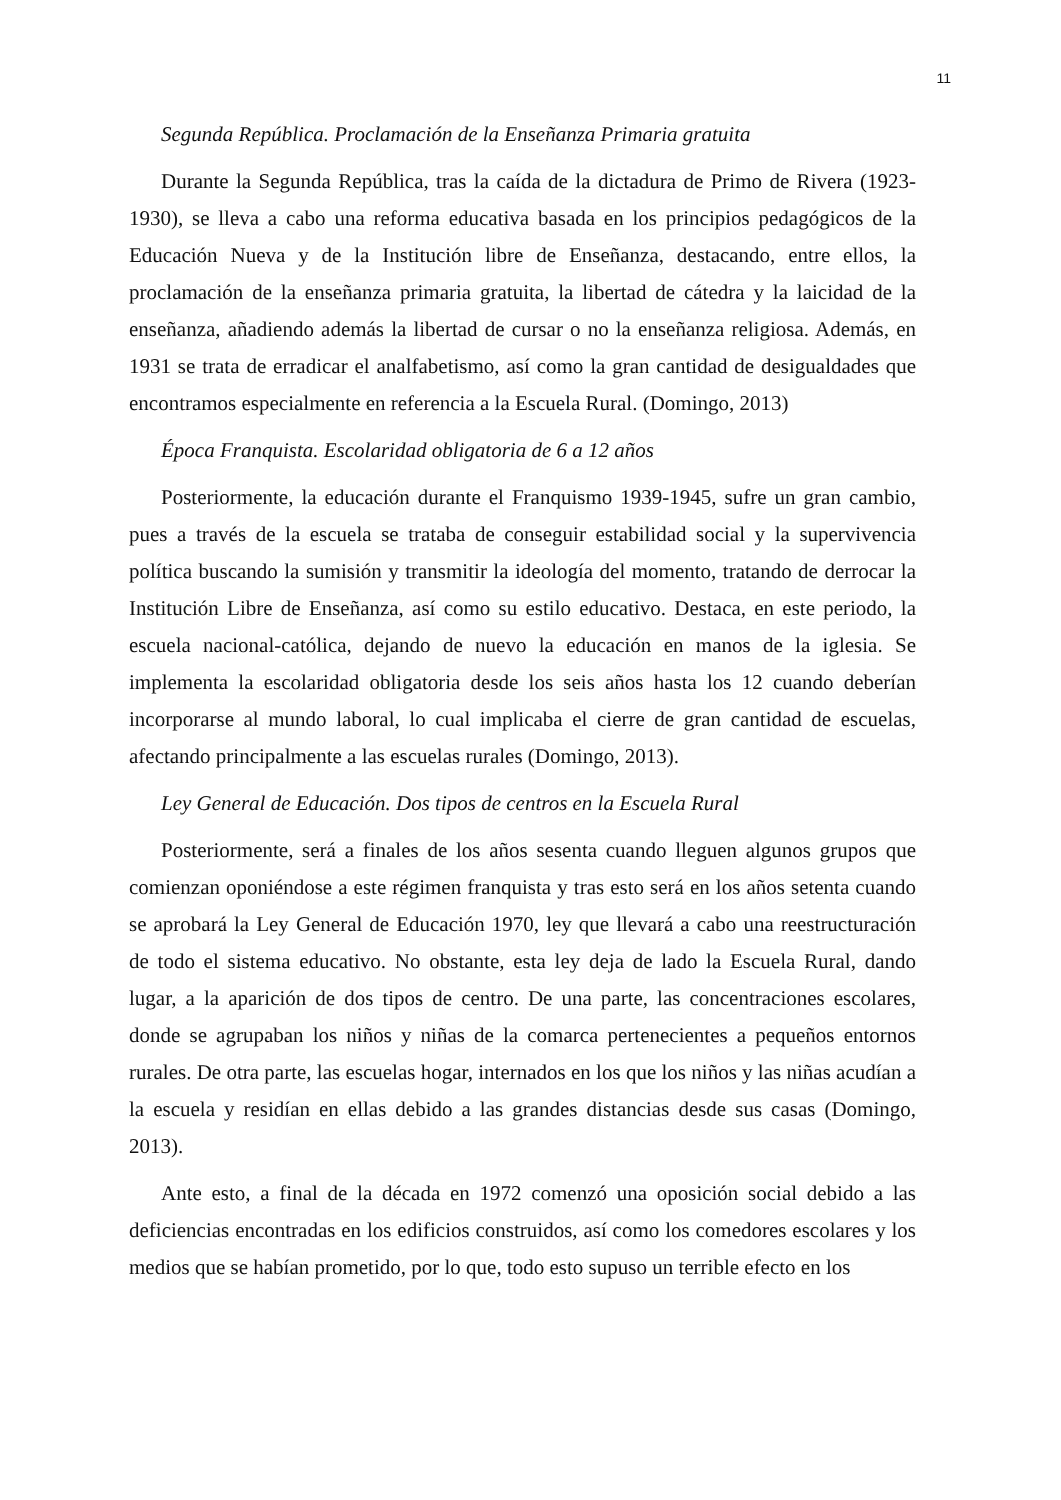11
Segunda República. Proclamación de la Enseñanza Primaria gratuita
Durante la Segunda República, tras la caída de la dictadura de Primo de Rivera (1923-1930), se lleva a cabo una reforma educativa basada en los principios pedagógicos de la Educación Nueva y de la Institución libre de Enseñanza, destacando, entre ellos, la proclamación de la enseñanza primaria gratuita, la libertad de cátedra y la laicidad de la enseñanza, añadiendo además la libertad de cursar o no la enseñanza religiosa. Además, en 1931 se trata de erradicar el analfabetismo, así como la gran cantidad de desigualdades que encontramos especialmente en referencia a la Escuela Rural. (Domingo, 2013)
Época Franquista. Escolaridad obligatoria de 6 a 12 años
Posteriormente, la educación durante el Franquismo 1939-1945, sufre un gran cambio, pues a través de la escuela se trataba de conseguir estabilidad social y la supervivencia política buscando la sumisión y transmitir la ideología del momento, tratando de derrocar la Institución Libre de Enseñanza, así como su estilo educativo. Destaca, en este periodo, la escuela nacional-católica, dejando de nuevo la educación en manos de la iglesia. Se implementa la escolaridad obligatoria desde los seis años hasta los 12 cuando deberían incorporarse al mundo laboral, lo cual implicaba el cierre de gran cantidad de escuelas, afectando principalmente a las escuelas rurales (Domingo, 2013).
Ley General de Educación. Dos tipos de centros en la Escuela Rural
Posteriormente, será a finales de los años sesenta cuando lleguen algunos grupos que comienzan oponiéndose a este régimen franquista y tras esto será en los años setenta cuando se aprobará la Ley General de Educación 1970, ley que llevará a cabo una reestructuración de todo el sistema educativo. No obstante, esta ley deja de lado la Escuela Rural, dando lugar, a la aparición de dos tipos de centro. De una parte, las concentraciones escolares, donde se agrupaban los niños y niñas de la comarca pertenecientes a pequeños entornos rurales. De otra parte, las escuelas hogar, internados en los que los niños y las niñas acudían a la escuela y residían en ellas debido a las grandes distancias desde sus casas (Domingo, 2013).
Ante esto, a final de la década en 1972 comenzó una oposición social debido a las deficiencias encontradas en los edificios construidos, así como los comedores escolares y los medios que se habían prometido, por lo que, todo esto supuso un terrible efecto en los